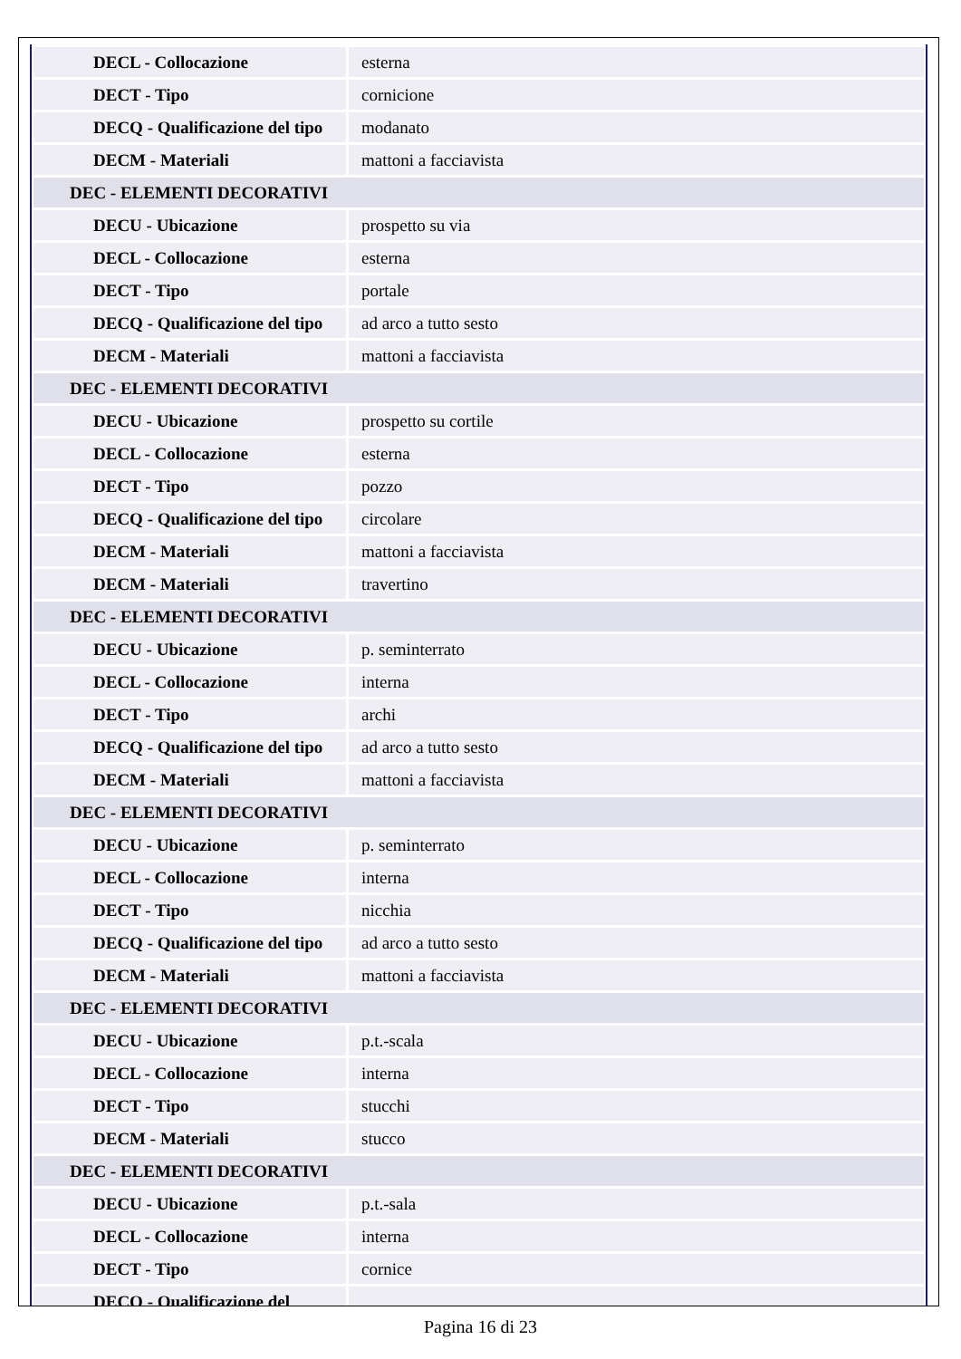| DECL - Collocazione | esterna |
| DECT - Tipo | cornicione |
| DECQ - Qualificazione del tipo | modanato |
| DECM - Materiali | mattoni a facciavista |
| DEC - ELEMENTI DECORATIVI | |
| DECU - Ubicazione | prospetto su via |
| DECL - Collocazione | esterna |
| DECT - Tipo | portale |
| DECQ - Qualificazione del tipo | ad arco a tutto sesto |
| DECM - Materiali | mattoni a facciavista |
| DEC - ELEMENTI DECORATIVI | |
| DECU - Ubicazione | prospetto su cortile |
| DECL - Collocazione | esterna |
| DECT - Tipo | pozzo |
| DECQ - Qualificazione del tipo | circolare |
| DECM - Materiali | mattoni a facciavista |
| DECM - Materiali | travertino |
| DEC - ELEMENTI DECORATIVI | |
| DECU - Ubicazione | p. seminterrato |
| DECL - Collocazione | interna |
| DECT - Tipo | archi |
| DECQ - Qualificazione del tipo | ad arco a tutto sesto |
| DECM - Materiali | mattoni a facciavista |
| DEC - ELEMENTI DECORATIVI | |
| DECU - Ubicazione | p. seminterrato |
| DECL - Collocazione | interna |
| DECT - Tipo | nicchia |
| DECQ - Qualificazione del tipo | ad arco a tutto sesto |
| DECM - Materiali | mattoni a facciavista |
| DEC - ELEMENTI DECORATIVI | |
| DECU - Ubicazione | p.t.-scala |
| DECL - Collocazione | interna |
| DECT - Tipo | stucchi |
| DECM - Materiali | stucco |
| DEC - ELEMENTI DECORATIVI | |
| DECU - Ubicazione | p.t.-sala |
| DECL - Collocazione | interna |
| DECT - Tipo | cornice |
| DECQ - Qualificazione del | |
Pagina 16 di 23